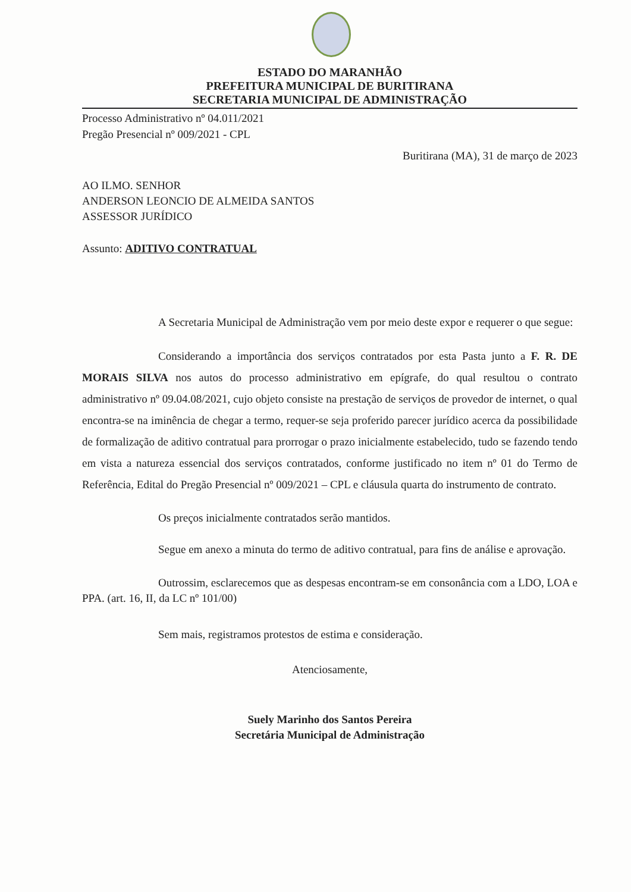ESTADO DO MARANHÃO
PREFEITURA MUNICIPAL DE BURITIRANA
SECRETARIA MUNICIPAL DE ADMINISTRAÇÃO
Processo Administrativo nº 04.011/2021
Pregão Presencial nº 009/2021 - CPL
Buritirana (MA), 31 de março de 2023
AO ILMO. SENHOR
ANDERSON LEONCIO DE ALMEIDA SANTOS
ASSESSOR JURÍDICO
Assunto: ADITIVO CONTRATUAL
A Secretaria Municipal de Administração vem por meio deste expor e requerer o que segue:
Considerando a importância dos serviços contratados por esta Pasta junto a F. R. DE MORAIS SILVA nos autos do processo administrativo em epígrafe, do qual resultou o contrato administrativo nº 09.04.08/2021, cujo objeto consiste na prestação de serviços de provedor de internet, o qual encontra-se na iminência de chegar a termo, requer-se seja proferido parecer jurídico acerca da possibilidade de formalização de aditivo contratual para prorrogar o prazo inicialmente estabelecido, tudo se fazendo tendo em vista a natureza essencial dos serviços contratados, conforme justificado no item nº 01 do Termo de Referência, Edital do Pregão Presencial nº 009/2021 – CPL e cláusula quarta do instrumento de contrato.
Os preços inicialmente contratados serão mantidos.
Segue em anexo a minuta do termo de aditivo contratual, para fins de análise e aprovação.
Outrossim, esclarecemos que as despesas encontram-se em consonância com a LDO, LOA e PPA. (art. 16, II, da LC nº 101/00)
Sem mais, registramos protestos de estima e consideração.
Atenciosamente,
Suely Marinho dos Santos Pereira
Secretária Municipal de Administração